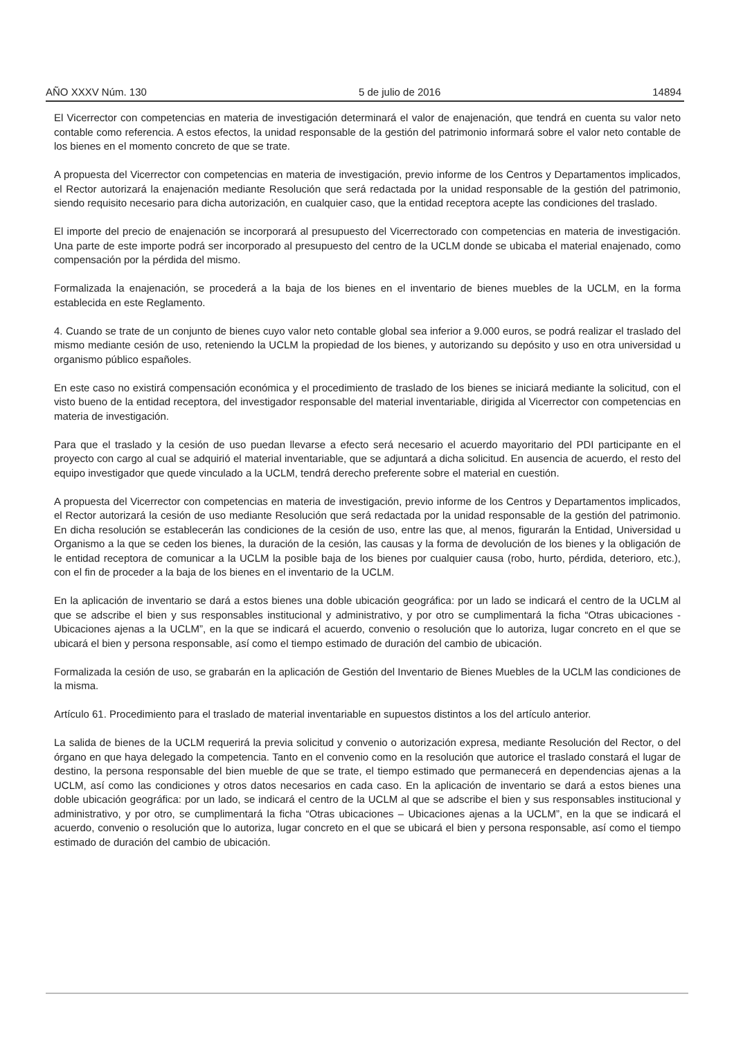AÑO XXXV Núm. 130 5 de julio de 2016 14894
El Vicerrector con competencias en materia de investigación determinará el valor de enajenación, que tendrá en cuenta su valor neto contable como referencia. A estos efectos, la unidad responsable de la gestión del patrimonio informará sobre el valor neto contable de los bienes en el momento concreto de que se trate.
A propuesta del Vicerrector con competencias en materia de investigación, previo informe de los Centros y Departamentos implicados, el Rector autorizará la enajenación mediante Resolución que será redactada por la unidad responsable de la gestión del patrimonio, siendo requisito necesario para dicha autorización, en cualquier caso, que la entidad receptora acepte las condiciones del traslado.
El importe del precio de enajenación se incorporará al presupuesto del Vicerrectorado con competencias en materia de investigación. Una parte de este importe podrá ser incorporado al presupuesto del centro de la UCLM donde se ubicaba el material enajenado, como compensación por la pérdida del mismo.
Formalizada la enajenación, se procederá a la baja de los bienes en el inventario de bienes muebles de la UCLM, en la forma establecida en este Reglamento.
4. Cuando se trate de un conjunto de bienes cuyo valor neto contable global sea inferior a 9.000 euros, se podrá realizar el traslado del mismo mediante cesión de uso, reteniendo la UCLM la propiedad de los bienes, y autorizando su depósito y uso en otra universidad u organismo público españoles.
En este caso no existirá compensación económica y el procedimiento de traslado de los bienes se iniciará mediante la solicitud, con el visto bueno de la entidad receptora, del investigador responsable del material inventariable, dirigida al Vicerrector con competencias en materia de investigación.
Para que el traslado y la cesión de uso puedan llevarse a efecto será necesario el acuerdo mayoritario del PDI participante en el proyecto con cargo al cual se adquirió el material inventariable, que se adjuntará a dicha solicitud. En ausencia de acuerdo, el resto del equipo investigador que quede vinculado a la UCLM, tendrá derecho preferente sobre el material en cuestión.
A propuesta del Vicerrector con competencias en materia de investigación, previo informe de los Centros y Departamentos implicados, el Rector autorizará la cesión de uso mediante Resolución que será redactada por la unidad responsable de la gestión del patrimonio. En dicha resolución se establecerán las condiciones de la cesión de uso, entre las que, al menos, figurarán la Entidad, Universidad u Organismo a la que se ceden los bienes, la duración de la cesión, las causas y la forma de devolución de los bienes y la obligación de le entidad receptora de comunicar a la UCLM la posible baja de los bienes por cualquier causa (robo, hurto, pérdida, deterioro, etc.), con el fin de proceder a la baja de los bienes en el inventario de la UCLM.
En la aplicación de inventario se dará a estos bienes una doble ubicación geográfica: por un lado se indicará el centro de la UCLM al que se adscribe el bien y sus responsables institucional y administrativo, y por otro se cumplimentará la ficha “Otras ubicaciones - Ubicaciones ajenas a la UCLM”, en la que se indicará el acuerdo, convenio o resolución que lo autoriza, lugar concreto en el que se ubicará el bien y persona responsable, así como el tiempo estimado de duración del cambio de ubicación.
Formalizada la cesión de uso, se grabarán en la aplicación de Gestión del Inventario de Bienes Muebles de la UCLM las condiciones de la misma.
Artículo 61. Procedimiento para el traslado de material inventariable en supuestos distintos a los del artículo anterior.
La salida de bienes de la UCLM requerirá la previa solicitud y convenio o autorización expresa, mediante Resolución del Rector, o del órgano en que haya delegado la competencia. Tanto en el convenio como en la resolución que autorice el traslado constará el lugar de destino, la persona responsable del bien mueble de que se trate, el tiempo estimado que permanecerá en dependencias ajenas a la UCLM, así como las condiciones y otros datos necesarios en cada caso. En la aplicación de inventario se dará a estos bienes una doble ubicación geográfica: por un lado, se indicará el centro de la UCLM al que se adscribe el bien y sus responsables institucional y administrativo, y por otro, se cumplimentará la ficha “Otras ubicaciones – Ubicaciones ajenas a la UCLM”, en la que se indicará el acuerdo, convenio o resolución que lo autoriza, lugar concreto en el que se ubicará el bien y persona responsable, así como el tiempo estimado de duración del cambio de ubicación.